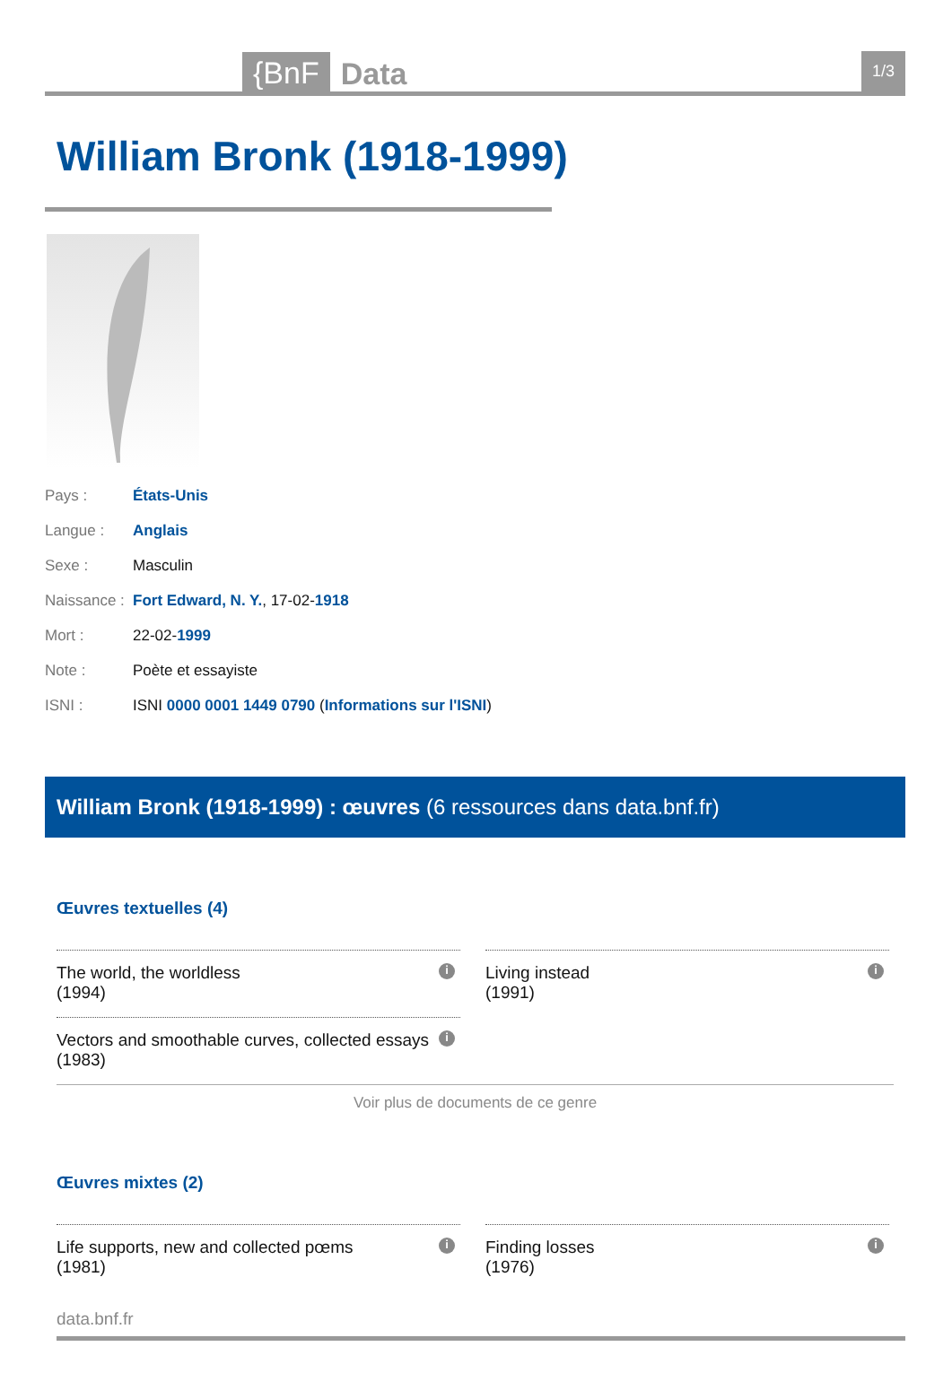{BnF Data 1/3
William Bronk (1918-1999)
Pays : États-Unis
Langue : Anglais
Sexe : Masculin
Naissance : Fort Edward, N. Y., 17-02-1918
Mort : 22-02-1999
Note : Poète et essayiste
ISNI : ISNI 0000 0001 1449 0790 (Informations sur l'ISNI)
William Bronk (1918-1999) : œuvres (6 ressources dans data.bnf.fr)
Œuvres textuelles (4)
The world, the worldless
(1994) i
Living instead
(1991) i
Vectors and smoothable curves, collected essays
(1983) i
Voir plus de documents de ce genre
Œuvres mixtes (2)
Life supports, new and collected pœms
(1981) i
Finding losses
(1976) i
data.bnf.fr